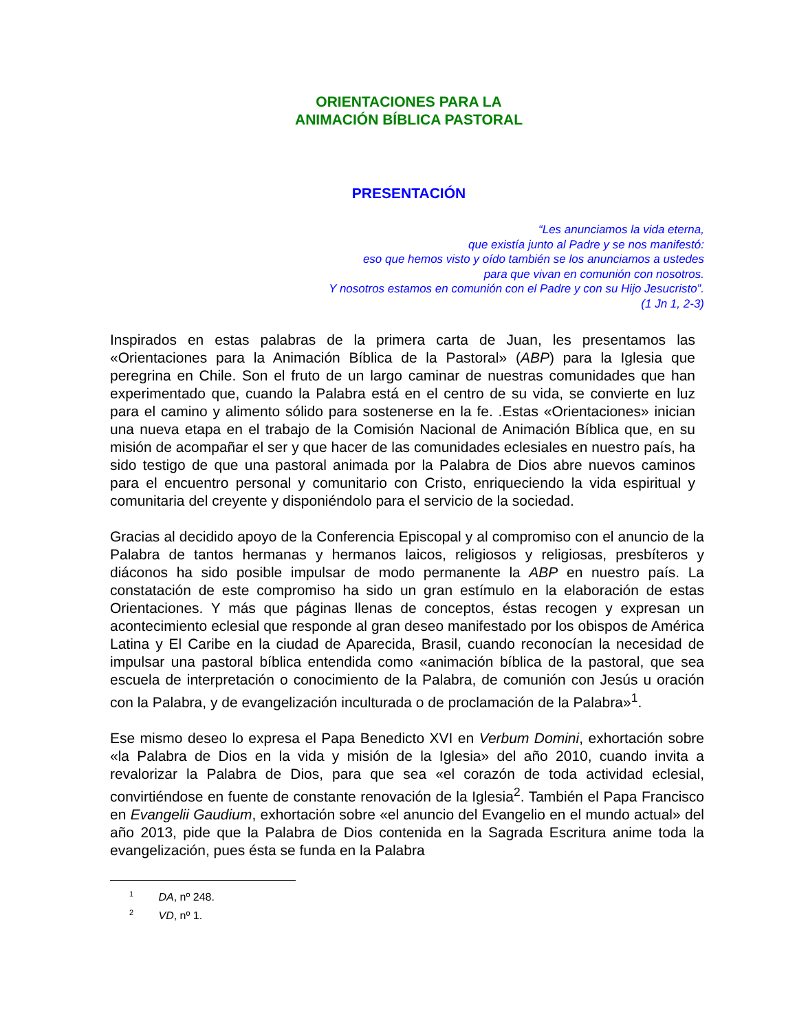ORIENTACIONES PARA LA
ANIMACIÓN BÍBLICA PASTORAL
PRESENTACIÓN
“Les anunciamos la vida eterna,
que existía junto al Padre y se nos manifestó:
eso que hemos visto y oído también se los anunciamos a ustedes
para que vivan en comunión con nosotros.
Y nosotros estamos en comunión con el Padre y con su Hijo Jesucristo”.
(1 Jn 1, 2-3)
Inspirados en estas palabras de la primera carta de Juan, les presentamos las «Orientaciones para la Animación Bíblica de la Pastoral» (ABP) para la Iglesia que peregrina en Chile. Son el fruto de un largo caminar de nuestras comunidades que han experimentado que, cuando la Palabra está en el centro de su vida, se convierte en luz para el camino y alimento sólido para sostenerse en la fe. .Estas «Orientaciones» inician una nueva etapa en el trabajo de la Comisión Nacional de Animación Bíblica que, en su misión de acompañar el ser y que hacer de las comunidades eclesiales en nuestro país, ha sido testigo de que una pastoral animada por la Palabra de Dios abre nuevos caminos para el encuentro personal y comunitario con Cristo, enriqueciendo la vida espiritual y comunitaria del creyente y disponiéndolo para el servicio de la sociedad.
Gracias al decidido apoyo de la Conferencia Episcopal y al compromiso con el anuncio de la Palabra de tantos hermanas y hermanos laicos, religiosos y religiosas, presbíteros y diáconos ha sido posible impulsar de modo permanente la ABP en nuestro país. La constatación de este compromiso ha sido un gran estímulo en la elaboración de estas Orientaciones. Y más que páginas llenas de conceptos, éstas recogen y expresan un acontecimiento eclesial que responde al gran deseo manifestado por los obispos de América Latina y El Caribe en la ciudad de Aparecida, Brasil, cuando reconocían la necesidad de impulsar una pastoral bíblica entendida como «animación bíblica de la pastoral, que sea escuela de interpretación o conocimiento de la Palabra, de comunión con Jesús u oración con la Palabra, y de evangelización inculturada o de proclamación de la Palabra»<sup>1</sup>.
Ese mismo deseo lo expresa el Papa Benedicto XVI en Verbum Domini, exhortación sobre «la Palabra de Dios en la vida y misión de la Iglesia» del año 2010, cuando invita a revalorizar la Palabra de Dios, para que sea «el corazón de toda actividad eclesial, convirtiéndose en fuente de constante renovación de la Iglesia<sup>2</sup>. También el Papa Francisco en Evangelii Gaudium, exhortación sobre «el anuncio del Evangelio en el mundo actual» del año 2013, pide que la Palabra de Dios contenida en la Sagrada Escritura anime toda la evangelización, pues ésta se funda en la Palabra
<sup>1</sup> DA, nº 248.
<sup>2</sup> VD, nº 1.